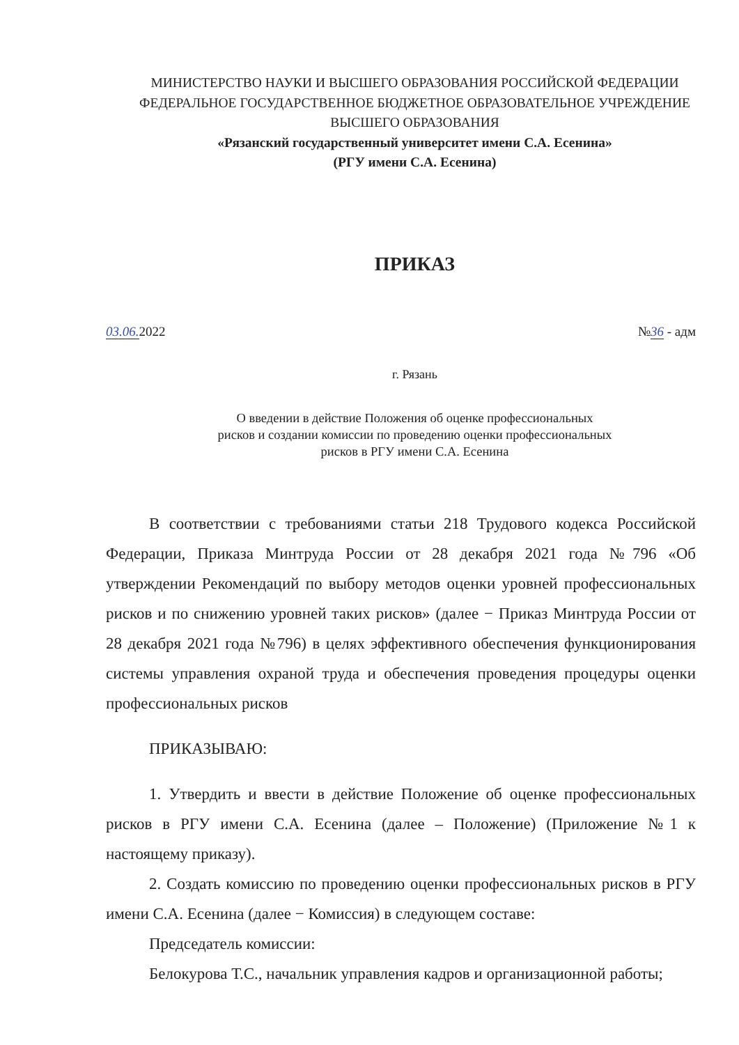МИНИСТЕРСТВО НАУКИ И ВЫСШЕГО ОБРАЗОВАНИЯ РОССИЙСКОЙ ФЕДЕРАЦИИ ФЕДЕРАЛЬНОЕ ГОСУДАРСТВЕННОЕ БЮДЖЕТНОЕ ОБРАЗОВАТЕЛЬНОЕ УЧРЕЖДЕНИЕ ВЫСШЕГО ОБРАЗОВАНИЯ
«Рязанский государственный университет имени С.А. Есенина»
(РГУ имени С.А. Есенина)
ПРИКАЗ
03.06. 2022 №36 - адм
г. Рязань
О введении в действие Положения об оценке профессиональных
рисков и создании комиссии по проведению оценки профессиональных
рисков в РГУ имени С.А. Есенина
В соответствии с требованиями статьи 218 Трудового кодекса Российской Федерации, Приказа Минтруда России от 28 декабря 2021 года №796 «Об утверждении Рекомендаций по выбору методов оценки уровней профессиональных рисков и по снижению уровней таких рисков» (далее − Приказ Минтруда России от 28 декабря 2021 года №796) в целях эффективного обеспечения функционирования системы управления охраной труда и обеспечения проведения процедуры оценки профессиональных рисков
ПРИКАЗЫВАЮ:
1. Утвердить и ввести в действие Положение об оценке профессиональных рисков в РГУ имени С.А. Есенина (далее – Положение) (Приложение №1 к настоящему приказу).
2. Создать комиссию по проведению оценки профессиональных рисков в РГУ имени С.А. Есенина (далее − Комиссия) в следующем составе:
Председатель комиссии:
Белокурова Т.С., начальник управления кадров и организационной работы;